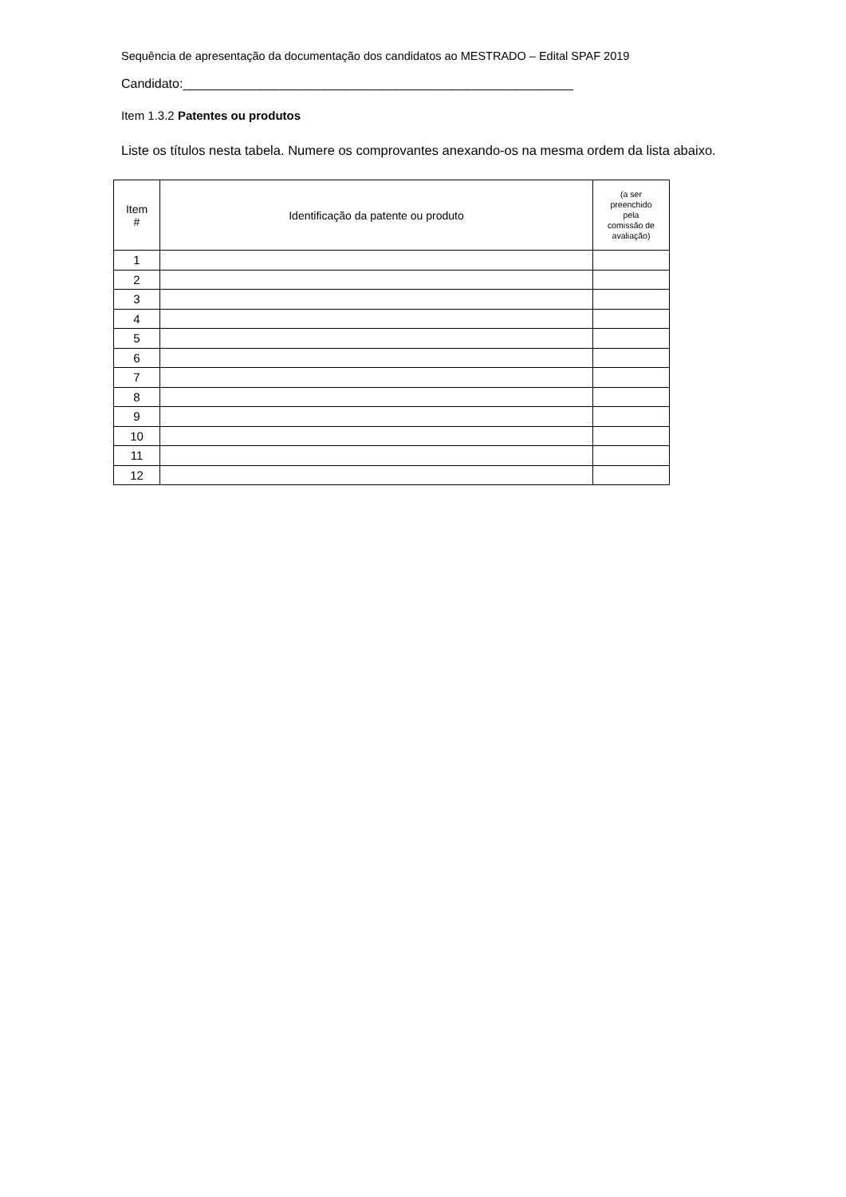Sequência de apresentação da documentação dos candidatos ao MESTRADO – Edital SPAF 2019
Candidato:_______________________________________________________
Item 1.3.2 Patentes ou produtos
Liste os títulos nesta tabela. Numere os comprovantes anexando-os na mesma ordem da lista abaixo.
| Item # | Identificação da patente ou produto | (a ser preenchido pela comissão de avaliação) |
| --- | --- | --- |
| 1 | | |
| 2 | | |
| 3 | | |
| 4 | | |
| 5 | | |
| 6 | | |
| 7 | | |
| 8 | | |
| 9 | | |
| 10 | | |
| 11 | | |
| 12 | | |